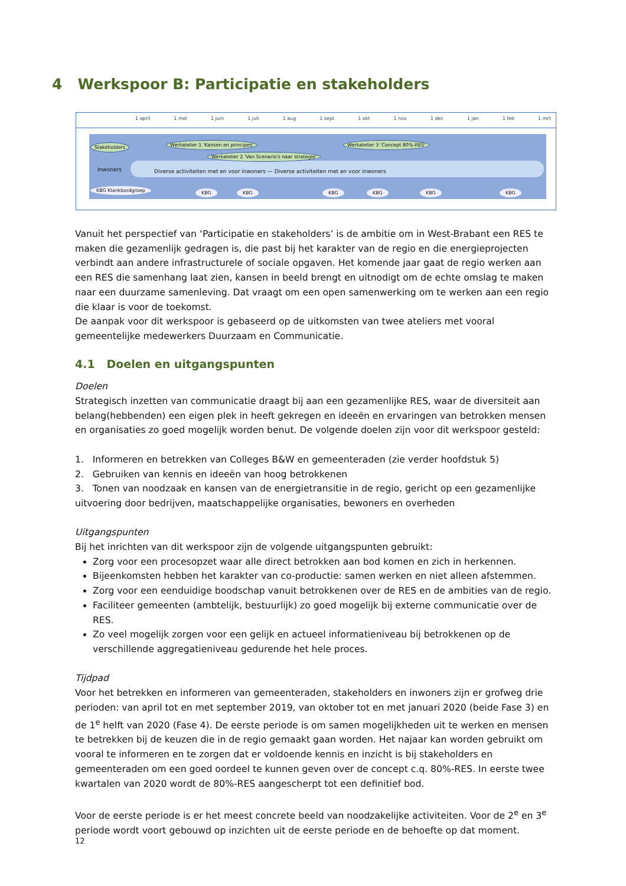4 Werkspoor B: Participatie en stakeholders
1 april 1 mei 1 juni 1 juli 1 aug 1 sept 1 okt 1 nov 1 dec 1 jan 1 feb 1 mrt
Stakeholders Werkatelier 1 'Kansen en principes'
Werkatelier 2 'Van Scenario's naar strategie'
Werkatelier 3 'Concept 80%-RES'
Inwoners Diverse activiteiten met en voor inwoners — Diverse activiteiten met en voor inwoners
KBG Klankbordgroep KBG KBG KBG KBG KBG KBG
Vanuit het perspectief van ‘Participatie en stakeholders’ is de ambitie om in West-Brabant een RES te maken die gezamenlijk gedragen is, die past bij het karakter van de regio en die energieprojecten verbindt aan andere infrastructurele of sociale opgaven. Het komende jaar gaat de regio werken aan een RES die samenhang laat zien, kansen in beeld brengt en uitnodigt om de echte omslag te maken naar een duurzame samenleving. Dat vraagt om een open samenwerking om te werken aan een regio die klaar is voor de toekomst.
De aanpak voor dit werkspoor is gebaseerd op de uitkomsten van twee ateliers met vooral gemeentelijke medewerkers Duurzaam en Communicatie.
4.1 Doelen en uitgangspunten
Doelen
Strategisch inzetten van communicatie draagt bij aan een gezamenlijke RES, waar de diversiteit aan belang(hebbenden) een eigen plek in heeft gekregen en ideeën en ervaringen van betrokken mensen en organisaties zo goed mogelijk worden benut. De volgende doelen zijn voor dit werkspoor gesteld:
1. Informeren en betrekken van Colleges B&W en gemeenteraden (zie verder hoofdstuk 5)
2. Gebruiken van kennis en ideeën van hoog betrokkenen
3. Tonen van noodzaak en kansen van de energietransitie in de regio, gericht op een gezamenlijke uitvoering door bedrijven, maatschappelijke organisaties, bewoners en overheden
Uitgangspunten
Bij het inrichten van dit werkspoor zijn de volgende uitgangspunten gebruikt:
Zorg voor een procesopzet waar alle direct betrokken aan bod komen en zich in herkennen.
Bijeenkomsten hebben het karakter van co-productie: samen werken en niet alleen afstemmen.
Zorg voor een eenduidige boodschap vanuit betrokkenen over de RES en de ambities van de regio.
Faciliteer gemeenten (ambtelijk, bestuurlijk) zo goed mogelijk bij externe communicatie over de RES.
Zo veel mogelijk zorgen voor een gelijk en actueel informatieniveau bij betrokkenen op de verschillende aggregatieniveau gedurende het hele proces.
Tijdpad
Voor het betrekken en informeren van gemeenteraden, stakeholders en inwoners zijn er grofweg drie perioden: van april tot en met september 2019, van oktober tot en met januari 2020 (beide Fase 3) en de 1<sup>e</sup> helft van 2020 (Fase 4). De eerste periode is om samen mogelijkheden uit te werken en mensen te betrekken bij de keuzen die in de regio gemaakt gaan worden. Het najaar kan worden gebruikt om vooral te informeren en te zorgen dat er voldoende kennis en inzicht is bij stakeholders en gemeenteraden om een goed oordeel te kunnen geven over de concept c.q. 80%-RES. In eerste twee kwartalen van 2020 wordt de 80%-RES aangescherpt tot een definitief bod.
Voor de eerste periode is er het meest concrete beeld van noodzakelijke activiteiten. Voor de 2<sup>e</sup> en 3<sup>e</sup> periode wordt voort gebouwd op inzichten uit de eerste periode en de behoefte op dat moment.
12